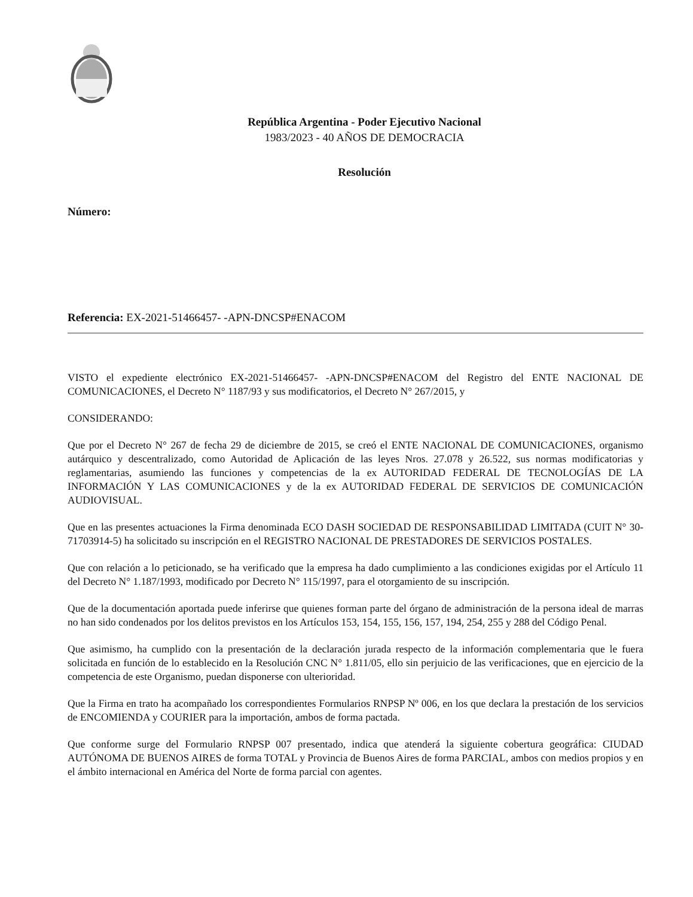República Argentina - Poder Ejecutivo Nacional
1983/2023 - 40 AÑOS DE DEMOCRACIA
Resolución
Número:
Referencia: EX-2021-51466457- -APN-DNCSP#ENACOM
VISTO el expediente electrónico EX-2021-51466457- -APN-DNCSP#ENACOM del Registro del ENTE NACIONAL DE COMUNICACIONES, el Decreto N° 1187/93 y sus modificatorios, el Decreto N° 267/2015, y
CONSIDERANDO:
Que por el Decreto N° 267 de fecha 29 de diciembre de 2015, se creó el ENTE NACIONAL DE COMUNICACIONES, organismo autárquico y descentralizado, como Autoridad de Aplicación de las leyes Nros. 27.078 y 26.522, sus normas modificatorias y reglamentarias, asumiendo las funciones y competencias de la ex AUTORIDAD FEDERAL DE TECNOLOGÍAS DE LA INFORMACIÓN Y LAS COMUNICACIONES y de la ex AUTORIDAD FEDERAL DE SERVICIOS DE COMUNICACIÓN AUDIOVISUAL.
Que en las presentes actuaciones la Firma denominada ECO DASH SOCIEDAD DE RESPONSABILIDAD LIMITADA (CUIT N° 30-71703914-5) ha solicitado su inscripción en el REGISTRO NACIONAL DE PRESTADORES DE SERVICIOS POSTALES.
Que con relación a lo peticionado, se ha verificado que la empresa ha dado cumplimiento a las condiciones exigidas por el Artículo 11 del Decreto N° 1.187/1993, modificado por Decreto N° 115/1997, para el otorgamiento de su inscripción.
Que de la documentación aportada puede inferirse que quienes forman parte del órgano de administración de la persona ideal de marras no han sido condenados por los delitos previstos en los Artículos 153, 154, 155, 156, 157, 194, 254, 255 y 288 del Código Penal.
Que asimismo, ha cumplido con la presentación de la declaración jurada respecto de la información complementaria que le fuera solicitada en función de lo establecido en la Resolución CNC N° 1.811/05, ello sin perjuicio de las verificaciones, que en ejercicio de la competencia de este Organismo, puedan disponerse con ulterioridad.
Que la Firma en trato ha acompañado los correspondientes Formularios RNPSP Nº 006, en los que declara la prestación de los servicios de ENCOMIENDA y COURIER para la importación, ambos de forma pactada.
Que conforme surge del Formulario RNPSP 007 presentado, indica que atenderá la siguiente cobertura geográfica: CIUDAD AUTÓNOMA DE BUENOS AIRES de forma TOTAL y Provincia de Buenos Aires de forma PARCIAL, ambos con medios propios y en el ámbito internacional en América del Norte de forma parcial con agentes.